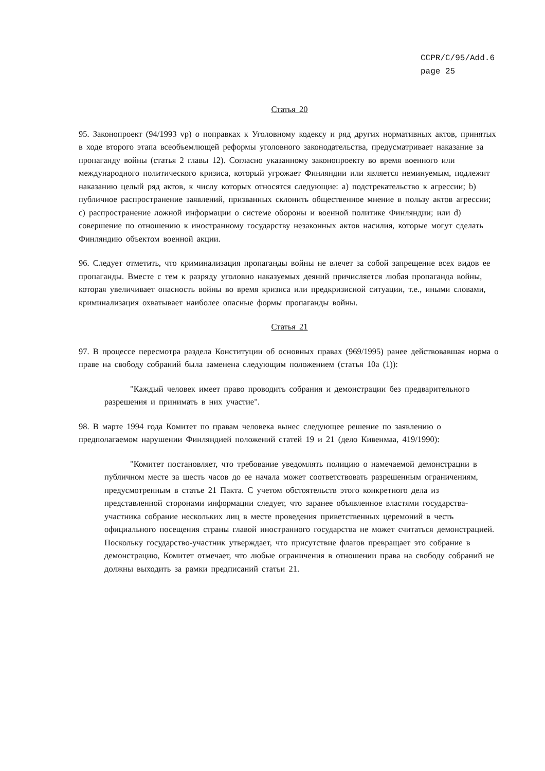CCPR/C/95/Add.6
page 25
Статья 20
95. Законопроект (94/1993 vp) о поправках к Уголовному кодексу и ряд других нормативных актов, принятых в ходе второго этапа всеобъемлющей реформы уголовного законодательства, предусматривает наказание за пропаганду войны (статья 2 главы 12). Согласно указанному законопроекту во время военного или международного политического кризиса, который угрожает Финляндии или является неминуемым, подлежит наказанию целый ряд актов, к числу которых относятся следующие: a) подстрекательство к агрессии; b) публичное распространение заявлений, призванных склонить общественное мнение в пользу актов агрессии; c) распространение ложной информации о системе обороны и военной политике Финляндии; или d) совершение по отношению к иностранному государству незаконных актов насилия, которые могут сделать Финляндию объектом военной акции.
96. Следует отметить, что криминализация пропаганды войны не влечет за собой запрещение всех видов ее пропаганды. Вместе с тем к разряду уголовно наказуемых деяний причисляется любая пропаганда войны, которая увеличивает опасность войны во время кризиса или предкризисной ситуации, т.е., иными словами, криминализация охватывает наиболее опасные формы пропаганды войны.
Статья 21
97. В процессе пересмотра раздела Конституции об основных правах (969/1995) ранее действовавшая норма о праве на свободу собраний была заменена следующим положением (статья 10a (1)):
"Каждый человек имеет право проводить собрания и демонстрации без предварительного разрешения и принимать в них участие".
98. В марте 1994 года Комитет по правам человека вынес следующее решение по заявлению о предполагаемом нарушении Финляндией положений статей 19 и 21 (дело Кивенмаа, 419/1990):
"Комитет постановляет, что требование уведомлять полицию о намечаемой демонстрации в публичном месте за шесть часов до ее начала может соответствовать разрешенным ограничениям, предусмотренным в статье 21 Пакта. С учетом обстоятельств этого конкретного дела из представленной сторонами информации следует, что заранее объявленное властями государства-участника собрание нескольких лиц в месте проведения приветственных церемоний в честь официального посещения страны главой иностранного государства не может считаться демонстрацией. Поскольку государство-участник утверждает, что присутствие флагов превращает это собрание в демонстрацию, Комитет отмечает, что любые ограничения в отношении права на свободу собраний не должны выходить за рамки предписаний статьи 21.